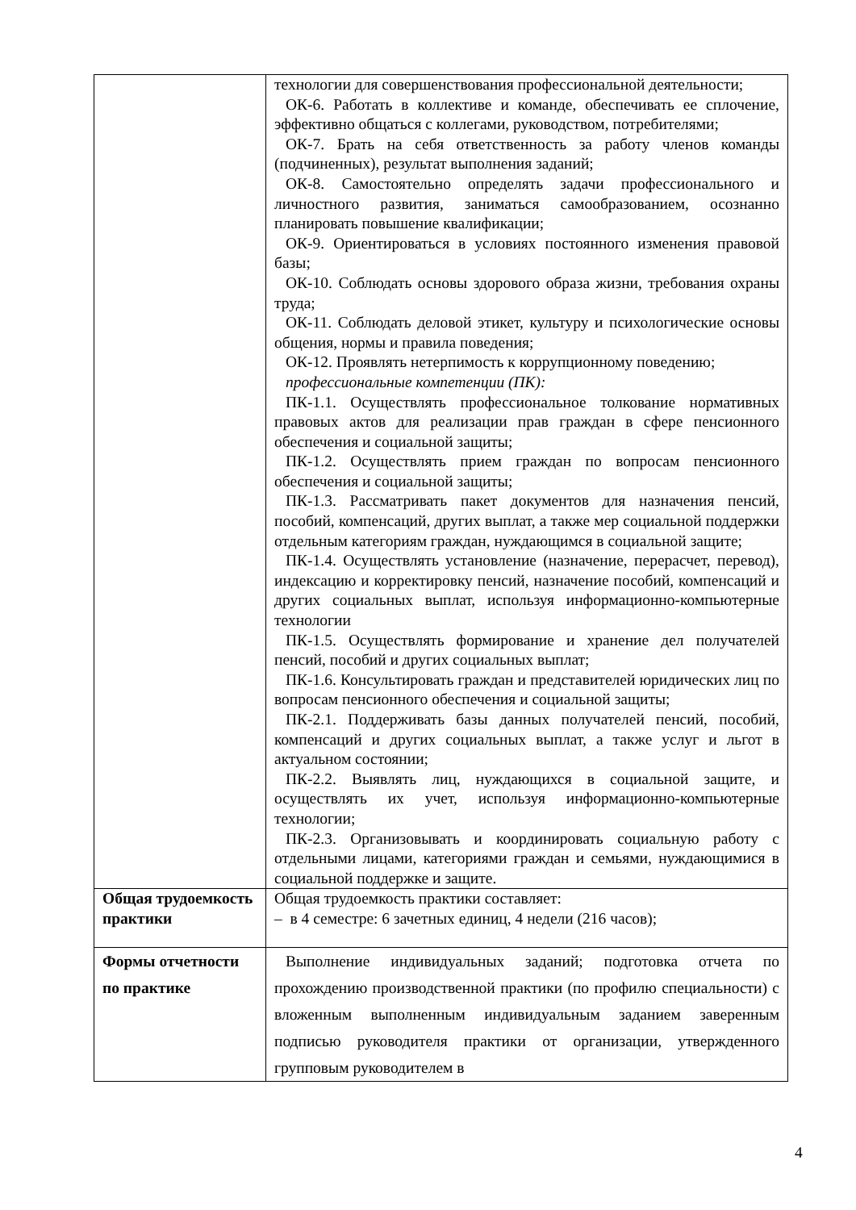| | технологии для совершенствования профессиональной деятельности; ОК-6. Работать в коллективе и команде, обеспечивать ее сплочение, эффективно общаться с коллегами, руководством, потребителями; ОК-7. Брать на себя ответственность за работу членов команды (подчиненных), результат выполнения заданий; ОК-8. Самостоятельно определять задачи профессионального и личностного развития, заниматься самообразованием, осознанно планировать повышение квалификации; ОК-9. Ориентироваться в условиях постоянного изменения правовой базы; ОК-10. Соблюдать основы здорового образа жизни, требования охраны труда; ОК-11. Соблюдать деловой этикет, культуру и психологические основы общения, нормы и правила поведения; ОК-12. Проявлять нетерпимость к коррупционному поведению; профессиональные компетенции (ПК): ПК-1.1. Осуществлять профессиональное толкование нормативных правовых актов для реализации прав граждан в сфере пенсионного обеспечения и социальной защиты; ПК-1.2. Осуществлять прием граждан по вопросам пенсионного обеспечения и социальной защиты; ПК-1.3. Рассматривать пакет документов для назначения пенсий, пособий, компенсаций, других выплат, а также мер социальной поддержки отдельным категориям граждан, нуждающимся в социальной защите; ПК-1.4. Осуществлять установление (назначение, перерасчет, перевод), индексацию и корректировку пенсий, назначение пособий, компенсаций и других социальных выплат, используя информационно-компьютерные технологии ПК-1.5. Осуществлять формирование и хранение дел получателей пенсий, пособий и других социальных выплат; ПК-1.6. Консультировать граждан и представителей юридических лиц по вопросам пенсионного обеспечения и социальной защиты; ПК-2.1. Поддерживать базы данных получателей пенсий, пособий, компенсаций и других социальных выплат, а также услуг и льгот в актуальном состоянии; ПК-2.2. Выявлять лиц, нуждающихся в социальной защите, и осуществлять их учет, используя информационно-компьютерные технологии; ПК-2.3. Организовывать и координировать социальную работу с отдельными лицами, категориями граждан и семьями, нуждающимися в социальной поддержке и защите. |
| Общая трудоемкость практики | Общая трудоемкость практики составляет: – в 4 семестре: 6 зачетных единиц, 4 недели (216 часов); |
| Формы отчетности по практике | Выполнение индивидуальных заданий; подготовка отчета по прохождению производственной практики (по профилю специальности) с вложенным выполненным индивидуальным заданием заверенным подписью руководителя практики от организации, утвержденного групповым руководителем в |
4